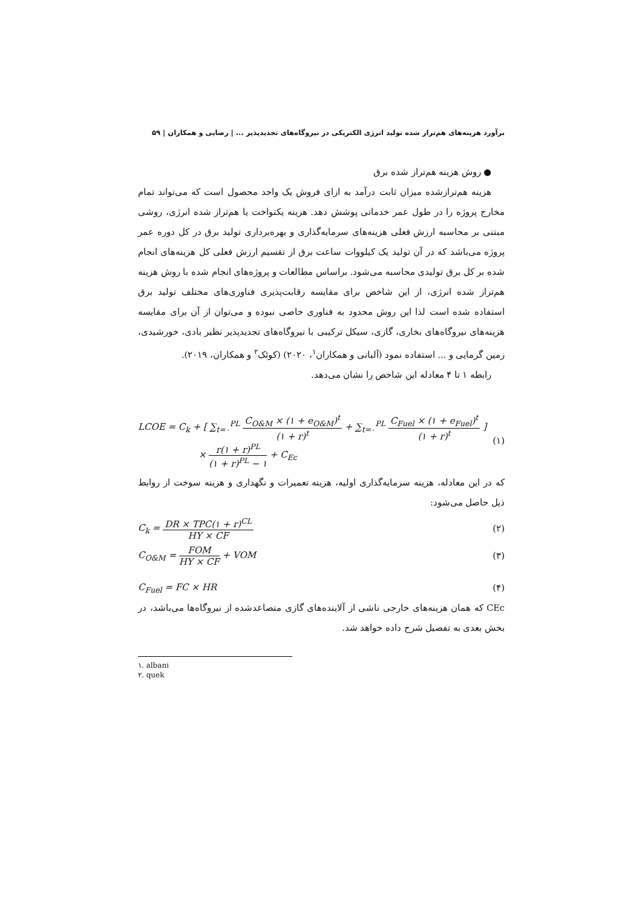برآورد هزینه‌های هم‌تراز شده تولید انرژی الکتریکی در نیروگاه‌های تجدیدپذیر ... | رضایی و همکاران | ۵۹
● روش هزینه هم‌تراز شده برق
هزینه هم‌ترازشده میزان ثابت درآمد به ازای فروش یک واحد محصول است که می‌تواند تمام مخارج پروژه را در طول عمر خدماتی پوشش دهد. هزینه یکنواخت یا هم‌تراز شده انرژی، روشی مبتنی بر محاسبه ارزش فعلی هزینه‌های سرمایه‌گذاری و بهره‌برداری تولید برق در کل دوره عمر پروژه می‌باشد که در آن تولید یک کیلووات ساعت برق از تقسیم ارزش فعلی کل هزینه‌های انجام شده بر کل برق تولیدی محاسبه می‌شود. براساس مطالعات و پروژه‌های انجام شده با روش هزینه هم‌تراز شده انرژی، از این شاخص برای مقایسه رقابت‌پذیری فناوری‌های مختلف تولید برق استفاده شده است لذا این روش محدود به فناوری خاصی نبوده و می‌توان از آن برای مقایسه هزینه‌های نیروگاه‌های بخاری، گازی، سیکل ترکیبی با نیروگاه‌های تجدیدپذیر نظیر بادی، خورشیدی، زمین گرمایی و ... استفاده نمود (آلبانی و همکاران<sup>۱</sup>، ۲۰۲۰) (کوئک<sup>۲</sup> و همکاران، ۲۰۱۹).
رابطه ۱ تا ۴ معادله این شاخص را نشان می‌دهد.
LCOE = C<sub>k</sub> + [ ∑<sub>t=۰</sub><sup>PL</sup> C<sub>O&M</sub> × (۱ + e<sub>O&M</sub>)<sup>t</sup> (۱ + r)<sup>t</sup> + ∑<sub>t=۰</sub><sup>PL</sup> C<sub>Fuel</sub> × (۱ + e<sub>Fuel</sub>)<sup>t</sup> (۱ + r)<sup>t</sup> ]
× r(۱ + r)<sup>PL</sup> (۱ + r)<sup>PL</sup> − ۱ + C<sub>Ec</sub>
(۱)
که در این معادله، هزینه سرمایه‌گذاری اولیه، هزینه تعمیرات و نگهداری و هزینه سوخت از روابط ذیل حاصل می‌شود:
C<sub>k</sub> = DR × TPC(۱ + r)<sup>CL</sup> HY × CF (۲)
C<sub>O&M</sub> = FOM HY × CF + VOM (۳)
C<sub>Fuel</sub> = FC × HR (۴)
CEc که همان هزینه‌های خارجی ناشی از آلاینده‌های گازی متصاعدشده از نیروگاه‌ها می‌باشد، در بخش بعدی به تفصیل شرح داده خواهد شد.
۱. albani
۲. quek